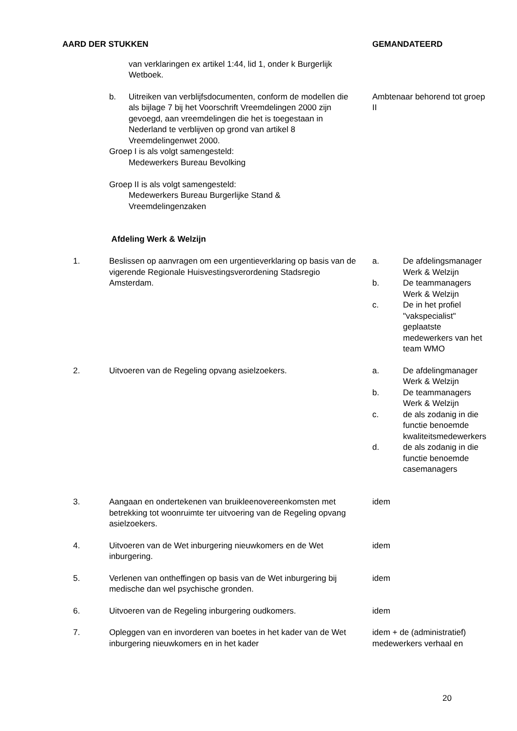| AARD DER STUKKEN | | GEMANDATEERD |
| --- | --- | --- |
| | van verklaringen ex artikel 1:44, lid 1, onder k Burgerlijk Wetboek. | |
| | b. Uitreiken van verblijfsdocumenten, conform de modellen die als bijlage 7 bij het Voorschrift Vreemdelingen 2000 zijn gevoegd, aan vreemdelingen die het is toegestaan in Nederland te verblijven op grond van artikel 8 Vreemdelingenwet 2000. Groep I is als volgt samengesteld: Medewerkers Bureau Bevolking Groep II is als volgt samengesteld: Medewerkers Bureau Burgerlijke Stand & Vreemdelingenzaken Afdeling Werk & Welzijn | Ambtenaar behorend tot groep II |
| 1. | Beslissen op aanvragen om een urgentieverklaring op basis van de vigerende Regionale Huisvestingsverordening Stadsregio Amsterdam. | a. De afdelingsmanager Werk & Welzijn b. De teammanagers Werk & Welzijn c. De in het profiel "vakspecialist" geplaatste medewerkers van het team WMO |
| 2. | Uitvoeren van de Regeling opvang asielzoekers. | a. De afdelingmanager Werk & Welzijn b. De teammanagers Werk & Welzijn c. de als zodanig in die functie benoemde kwaliteitsmedewerkers d. de als zodanig in die functie benoemde casemanagers |
| 3. | Aangaan en ondertekenen van bruikleenovereenkomsten met betrekking tot woonruimte ter uitvoering van de Regeling opvang asielzoekers. | idem |
| 4. | Uitvoeren van de Wet inburgering nieuwkomers en de Wet inburgering. | idem |
| 5. | Verlenen van ontheffingen op basis van de Wet inburgering bij medische dan wel psychische gronden. | idem |
| 6. | Uitvoeren van de Regeling inburgering oudkomers. | idem |
| 7. | Opleggen van en invorderen van boetes in het kader van de Wet inburgering nieuwkomers en in het kader | idem + de (administratief) medewerkers verhaal en |
20